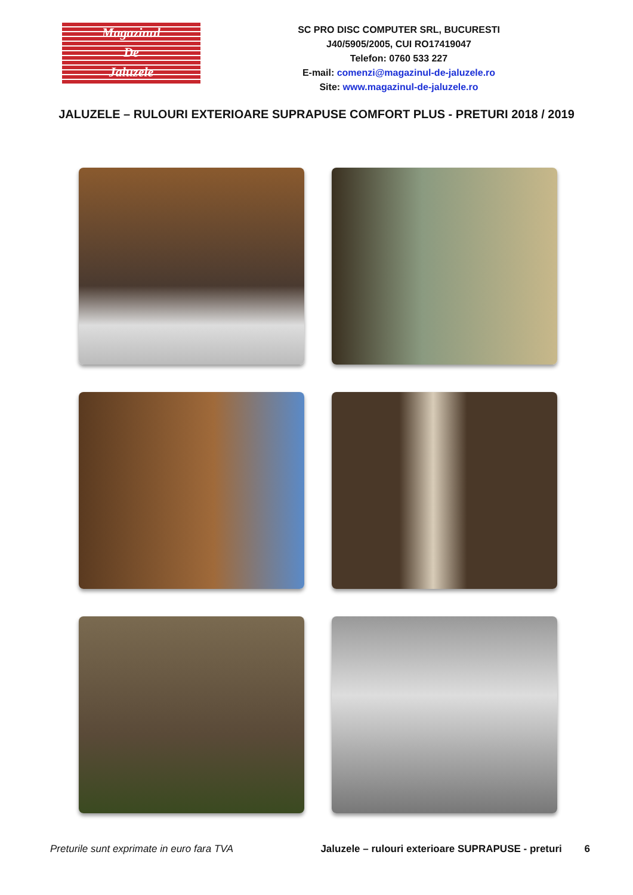Magazinul
De
Jaluzele
SC PRO DISC COMPUTER SRL, BUCURESTI
J40/5905/2005, CUI RO17419047
Telefon: 0760 533 227
E-mail: comenzi@magazinul-de-jaluzele.ro
Site: www.magazinul-de-jaluzele.ro
JALUZELE – RULOURI EXTERIOARE SUPRAPUSE COMFORT PLUS - PRETURI 2018 / 2019
Preturile sunt exprimate in euro fara TVA Jaluzele – rulouri exterioare SUPRAPUSE - preturi 6